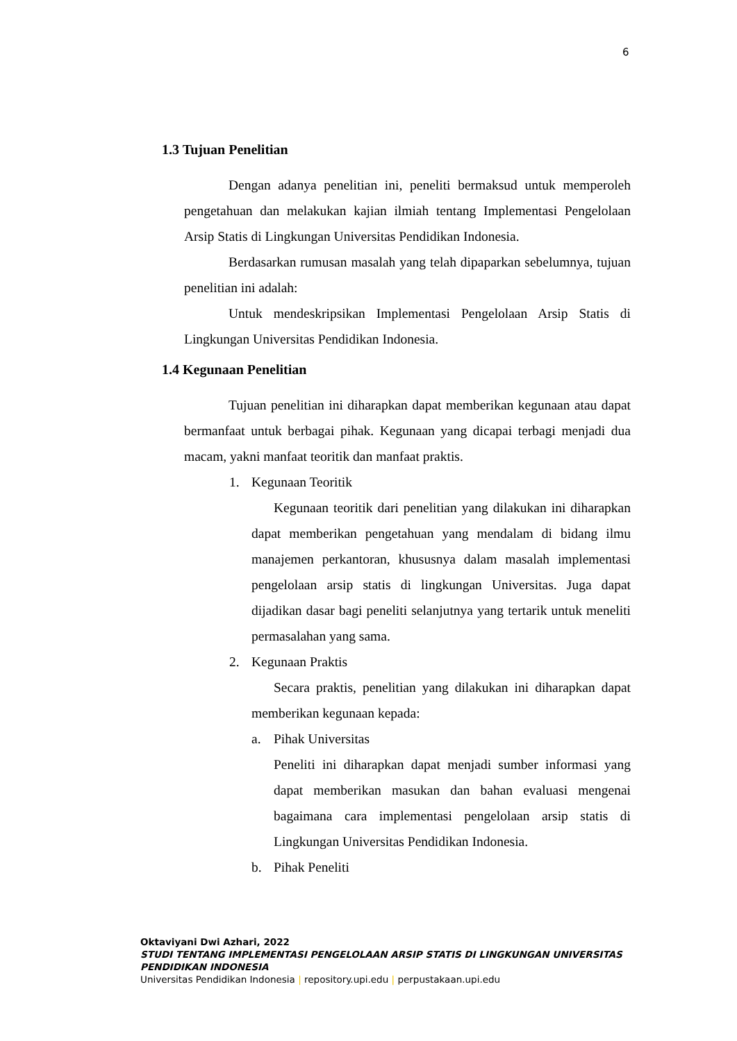6
1.3 Tujuan Penelitian
Dengan adanya penelitian ini, peneliti bermaksud untuk memperoleh pengetahuan dan melakukan kajian ilmiah tentang Implementasi Pengelolaan Arsip Statis di Lingkungan Universitas Pendidikan Indonesia.
Berdasarkan rumusan masalah yang telah dipaparkan sebelumnya, tujuan penelitian ini adalah:
Untuk mendeskripsikan Implementasi Pengelolaan Arsip Statis di Lingkungan Universitas Pendidikan Indonesia.
1.4 Kegunaan Penelitian
Tujuan penelitian ini diharapkan dapat memberikan kegunaan atau dapat bermanfaat untuk berbagai pihak. Kegunaan yang dicapai terbagi menjadi dua macam, yakni manfaat teoritik dan manfaat praktis.
1. Kegunaan Teoritik
Kegunaan teoritik dari penelitian yang dilakukan ini diharapkan dapat memberikan pengetahuan yang mendalam di bidang ilmu manajemen perkantoran, khususnya dalam masalah implementasi pengelolaan arsip statis di lingkungan Universitas. Juga dapat dijadikan dasar bagi peneliti selanjutnya yang tertarik untuk meneliti permasalahan yang sama.
2. Kegunaan Praktis
Secara praktis, penelitian yang dilakukan ini diharapkan dapat memberikan kegunaan kepada:
a. Pihak Universitas
Peneliti ini diharapkan dapat menjadi sumber informasi yang dapat memberikan masukan dan bahan evaluasi mengenai bagaimana cara implementasi pengelolaan arsip statis di Lingkungan Universitas Pendidikan Indonesia.
b. Pihak Peneliti
Oktaviyani Dwi Azhari, 2022
STUDI TENTANG IMPLEMENTASI PENGELOLAAN ARSIP STATIS DI LINGKUNGAN UNIVERSITAS PENDIDIKAN INDONESIA
Universitas Pendidikan Indonesia | repository.upi.edu | perpustakaan.upi.edu